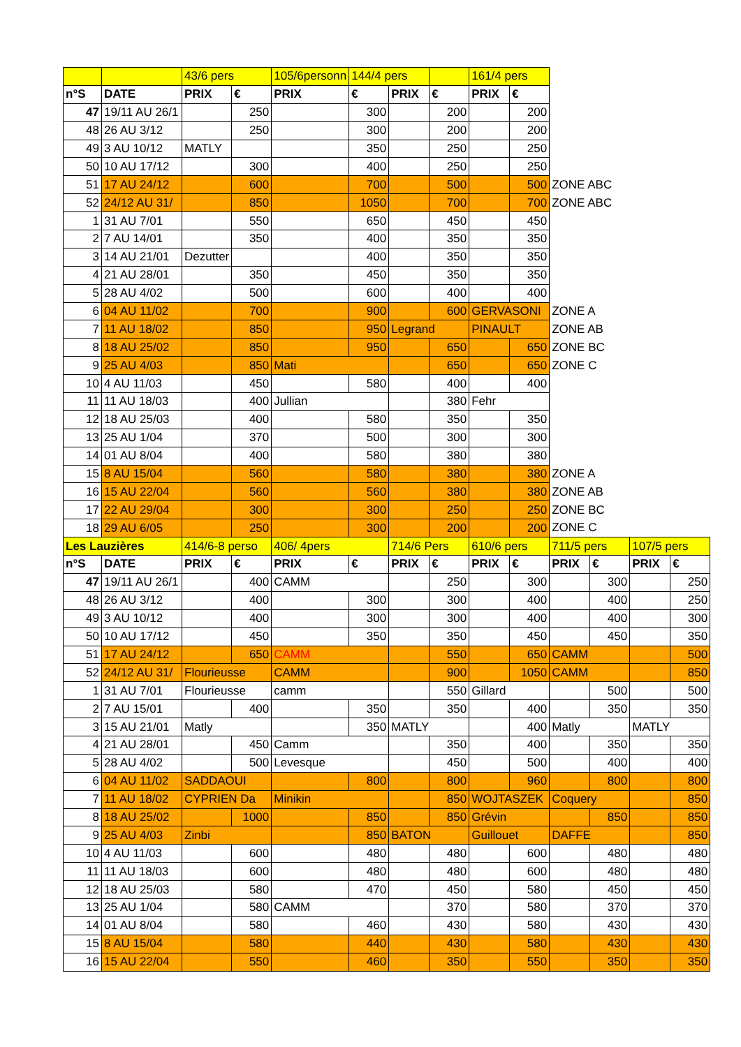| | | 43/6 pers | | 105/6personn | 144/4 pers | | | 161/4 pers | | | | | |
| n°S | DATE | PRIX | € | PRIX | € | PRIX | € | PRIX | € | | | | |
| 47 | 19/11 AU 26/1 | | 250 | | 300 | | 200 | | 200 | | | | |
| 48 | 26 AU 3/12 | | 250 | | 300 | | 200 | | 200 | | | | |
| 49 | 3 AU 10/12 | MATLY | | | 350 | | 250 | | 250 | | | | |
| 50 | 10 AU 17/12 | | 300 | | 400 | | 250 | | 250 | | | | |
| 51 | 17 AU 24/12 | | 600 | | 700 | | 500 | | 500 | ZONE ABC | | | |
| 52 | 24/12 AU 31/ | | 850 | | 1050 | | 700 | | 700 | ZONE ABC | | | |
| 1 | 31 AU 7/01 | | 550 | | 650 | | 450 | | 450 | | | | |
| 2 | 7 AU 14/01 | | 350 | | 400 | | 350 | | 350 | | | | |
| 3 | 14 AU 21/01 | Dezutter | | | 400 | | 350 | | 350 | | | | |
| 4 | 21 AU 28/01 | | 350 | | 450 | | 350 | | 350 | | | | |
| 5 | 28 AU 4/02 | | 500 | | 600 | | 400 | | 400 | | | | |
| 6 | 04 AU 11/02 | | 700 | | 900 | | 600 | GERVASONI | | ZONE A | | | |
| 7 | 11 AU 18/02 | | 850 | | 950 | Legrand | | PINAULT | | ZONE AB | | | |
| 8 | 18 AU 25/02 | | 850 | | 950 | | 650 | | 650 | ZONE BC | | | |
| 9 | 25 AU 4/03 | | 850 | Mati | | | 650 | | 650 | ZONE C | | | |
| 10 | 4 AU 11/03 | | 450 | | 580 | | 400 | | 400 | | | | |
| 11 | 11 AU 18/03 | | 400 | Jullian | | | 380 | Fehr | | | | | |
| 12 | 18 AU 25/03 | | 400 | | 580 | | 350 | | 350 | | | | |
| 13 | 25 AU 1/04 | | 370 | | 500 | | 300 | | 300 | | | | |
| 14 | 01 AU 8/04 | | 400 | | 580 | | 380 | | 380 | | | | |
| 15 | 8 AU 15/04 | | 560 | | 580 | | 380 | | 380 | ZONE A | | | |
| 16 | 15 AU 22/04 | | 560 | | 560 | | 380 | | 380 | ZONE AB | | | |
| 17 | 22 AU 29/04 | | 300 | | 300 | | 250 | | 250 | ZONE BC | | | |
| 18 | 29 AU 6/05 | | 250 | | 300 | | 200 | | 200 | ZONE C | | | |
| Les Lauzières | | 414/6-8 perso | | 406/ 4pers | | 714/6 Pers | | 610/6 pers | | 711/5 pers | | 107/5 pers | |
| n°S | DATE | PRIX | € | PRIX | € | PRIX | € | PRIX | € | PRIX | € | PRIX | € |
| 47 | 19/11 AU 26/1 | | 400 | CAMM | | | 250 | | 300 | | 300 | | 250 |
| 48 | 26 AU 3/12 | | 400 | | 300 | | 300 | | 400 | | 400 | | 250 |
| 49 | 3 AU 10/12 | | 400 | | 300 | | 300 | | 400 | | 400 | | 300 |
| 50 | 10 AU 17/12 | | 450 | | 350 | | 350 | | 450 | | 450 | | 350 |
| 51 | 17 AU 24/12 | | 650 | CAMM | | | 550 | | 650 | CAMM | | | 500 |
| 52 | 24/12 AU 31/ | Flourieusse | | CAMM | | | 900 | | 1050 | CAMM | | | 850 |
| 1 | 31 AU 7/01 | Flourieusse | | camm | | | 550 | Gillard | | | 500 | | 500 |
| 2 | 7 AU 15/01 | | 400 | | 350 | | 350 | | 400 | | 350 | | 350 |
| 3 | 15 AU 21/01 | Matly | | | 350 | MATLY | | | 400 | Matly | | MATLY | |
| 4 | 21 AU 28/01 | | 450 | Camm | | | 350 | | 400 | | 350 | | 350 |
| 5 | 28 AU 4/02 | | 500 | Levesque | | | 450 | | 500 | | 400 | | 400 |
| 6 | 04 AU 11/02 | SADDAOUI | | | 800 | | 800 | | 960 | | 800 | | 800 |
| 7 | 11 AU 18/02 | CYPRIEN Da | | Minikin | | | 850 | WOJTASZEK | | Coquery | | | 850 |
| 8 | 18 AU 25/02 | | 1000 | | 850 | | 850 | Grévin | | | 850 | | 850 |
| 9 | 25 AU 4/03 | Zinbi | | | 850 | BATON | | Guillouet | | DAFFE | | | 850 |
| 10 | 4 AU 11/03 | | 600 | | 480 | | 480 | | 600 | | 480 | | 480 |
| 11 | 11 AU 18/03 | | 600 | | 480 | | 480 | | 600 | | 480 | | 480 |
| 12 | 18 AU 25/03 | | 580 | | 470 | | 450 | | 580 | | 450 | | 450 |
| 13 | 25 AU 1/04 | | 580 | CAMM | | | 370 | | 580 | | 370 | | 370 |
| 14 | 01 AU 8/04 | | 580 | | 460 | | 430 | | 580 | | 430 | | 430 |
| 15 | 8 AU 15/04 | | 580 | | 440 | | 430 | | 580 | | 430 | | 430 |
| 16 | 15 AU 22/04 | | 550 | | 460 | | 350 | | 550 | | 350 | | 350 |